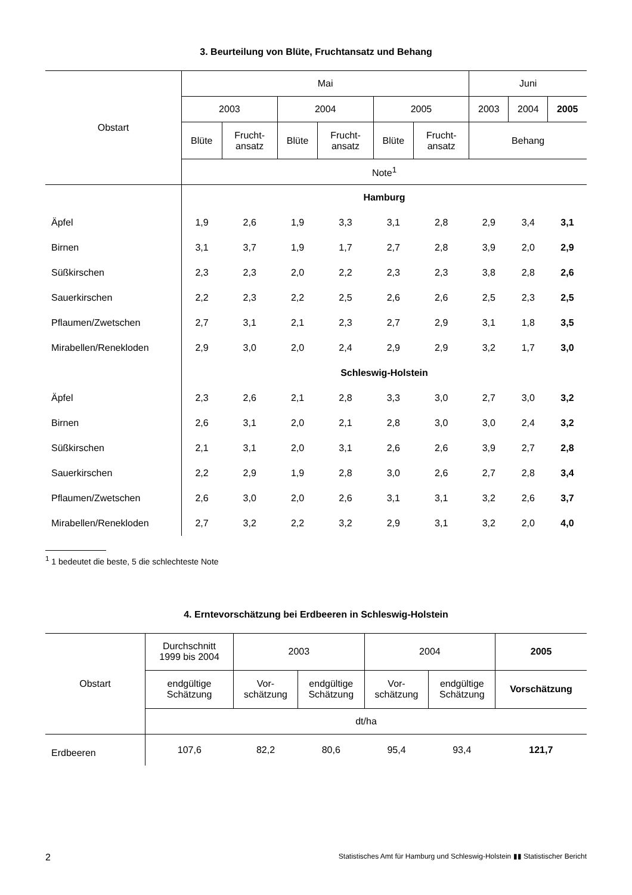3. Beurteilung von Blüte, Fruchtansatz und Behang
| Obstart | Mai | | | | | | Juni | | |
| --- | --- | --- | --- | --- | --- | --- | --- | --- | --- |
| | 2003 | | 2004 | | 2005 | | 2003 | 2004 | 2005 |
| | Blüte | Frucht- ansatz | Blüte | Frucht- ansatz | Blüte | Frucht- ansatz | Behang | | |
| | Note<sup>1</sup> | | | | | | | | |
| | Hamburg | | | | | | | | |
| Äpfel | 1,9 | 2,6 | 1,9 | 3,3 | 3,1 | 2,8 | 2,9 | 3,4 | 3,1 |
| Birnen | 3,1 | 3,7 | 1,9 | 1,7 | 2,7 | 2,8 | 3,9 | 2,0 | 2,9 |
| Süßkirschen | 2,3 | 2,3 | 2,0 | 2,2 | 2,3 | 2,3 | 3,8 | 2,8 | 2,6 |
| Sauerkirschen | 2,2 | 2,3 | 2,2 | 2,5 | 2,6 | 2,6 | 2,5 | 2,3 | 2,5 |
| Pflaumen/Zwetschen | 2,7 | 3,1 | 2,1 | 2,3 | 2,7 | 2,9 | 3,1 | 1,8 | 3,5 |
| Mirabellen/Renekloden | 2,9 | 3,0 | 2,0 | 2,4 | 2,9 | 2,9 | 3,2 | 1,7 | 3,0 |
| | Schleswig-Holstein | | | | | | | | |
| Äpfel | 2,3 | 2,6 | 2,1 | 2,8 | 3,3 | 3,0 | 2,7 | 3,0 | 3,2 |
| Birnen | 2,6 | 3,1 | 2,0 | 2,1 | 2,8 | 3,0 | 3,0 | 2,4 | 3,2 |
| Süßkirschen | 2,1 | 3,1 | 2,0 | 3,1 | 2,6 | 2,6 | 3,9 | 2,7 | 2,8 |
| Sauerkirschen | 2,2 | 2,9 | 1,9 | 2,8 | 3,0 | 2,6 | 2,7 | 2,8 | 3,4 |
| Pflaumen/Zwetschen | 2,6 | 3,0 | 2,0 | 2,6 | 3,1 | 3,1 | 3,2 | 2,6 | 3,7 |
| Mirabellen/Renekloden | 2,7 | 3,2 | 2,2 | 3,2 | 2,9 | 3,1 | 3,2 | 2,0 | 4,0 |
<sup>1</sup> 1 bedeutet die beste, 5 die schlechteste Note
4. Erntevorschätzung bei Erdbeeren in Schleswig-Holstein
| Obstart | Durchschnitt 1999 bis 2004 | 2003 | | 2004 | | 2005 |
| --- | --- | --- | --- | --- | --- | --- |
| | endgültige Schätzung | Vor- schätzung | endgültige Schätzung | Vor- schätzung | endgültige Schätzung | Vorschätzung |
| | dt/ha | | | | | |
| Erdbeeren | 107,6 | 82,2 | 80,6 | 95,4 | 93,4 | 121,7 |
2 Statistisches Amt für Hamburg und Schleswig-Holstein ▮▮ Statistischer Bericht